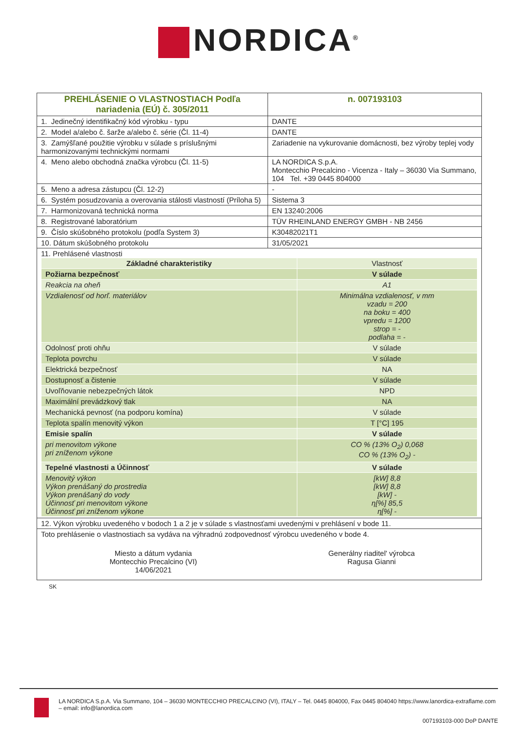NORDICA<sup>®</sup>
| PREHLÁSENIE O VLASTNOSTIACH Podľa nariadenia (EÚ) č. 305/2011 | | n. 007193103 |
| 1. Jedinečný identifikačný kód výrobku - typu | DANTE | |
| 2. Model a/alebo č. šarže a/alebo č. série (Čl. 11-4) | DANTE | |
| 3. Zamýšľané použitie výrobku v súlade s príslušnými harmonizovanými technickými normami | Zariadenie na vykurovanie domácnosti, bez výroby teplej vody | |
| 4. Meno alebo obchodná značka výrobcu (Čl. 11-5) | LA NORDICA S.p.A. Montecchio Precalcino - Vicenza - Italy – 36030 Via Summano, 104 Tel. +39 0445 804000 | |
| 5. Meno a adresa zástupcu (Čl. 12-2) | - | |
| 6. Systém posudzovania a overovania stálosti vlastností (Príloha 5) | Sistema 3 | |
| 7. Harmonizovaná technická norma | EN 13240:2006 | |
| 8. Registrované laboratórium | TÜV RHEINLAND ENERGY GMBH - NB 2456 | |
| 9. Číslo skúšobného protokolu (podľa System 3) | K30482021T1 | |
| 10. Dátum skúšobného protokolu | 31/05/2021 | |
| 11. Prehlásené vlastnosti / Základné charakteristiky / Vlastnosť / / Požiarna bezpečnosť / V súlade / / Reakcia na oheň / A1 / / Vzdialenosť od horľ. materiálov / Minimálna vzdialenosť, v mm vzadu = 200 na boku = 400 vpredu = 1200 strop = - podlaha = - / / Odolnosť proti ohňu / V súlade / / Teplota povrchu / V súlade / / Elektrická bezpečnosť / NA / / Dostupnosť a čistenie / V súlade / / Uvoľňovanie nebezpečných látok / NPD / / Maximální prevádzkový tlak / NA / / Mechanická pevnosť (na podporu komína) / V súlade / / Teplota spalín menovitý výkon / T [°C] 195 / / Emisie spalín / V súlade / / pri menovitom výkone pri zníženom výkone / CO % (13% O<sub>2</sub>) 0,068 CO % (13% O<sub>2</sub>) - / / Tepelné vlastnosti a Účinnosť / V súlade / / Menovitý výkon Výkon prenášaný do prostredia Výkon prenášaný do vody Účinnosť pri menovitom výkone Účinnosť pri zníženom výkone / [kW] 8,8 [kW] 8,8 [kW] - η[%] 85,5 η[%] - / | | |
| 12. Výkon výrobku uvedeného v bodoch 1 a 2 je v súlade s vlastnosťami uvedenými v prehlásení v bode 11. | | |
| Toto prehlásenie o vlastnostiach sa vydáva na výhradnú zodpovednosť výrobcu uvedeného v bode 4. Miesto a dátum vydania Montecchio Precalcino (VI) 14/06/2021 Generálny riaditel' výrobca Ragusa Gianni | | |
SK
LA NORDICA S.p.A. Via Summano, 104 – 36030 MONTECCHIO PRECALCINO (VI), ITALY – Tel. 0445 804000, Fax 0445 804040 https://www.lanordica-extraflame.com – email: info@lanordica.com
007193103-000 DoP DANTE